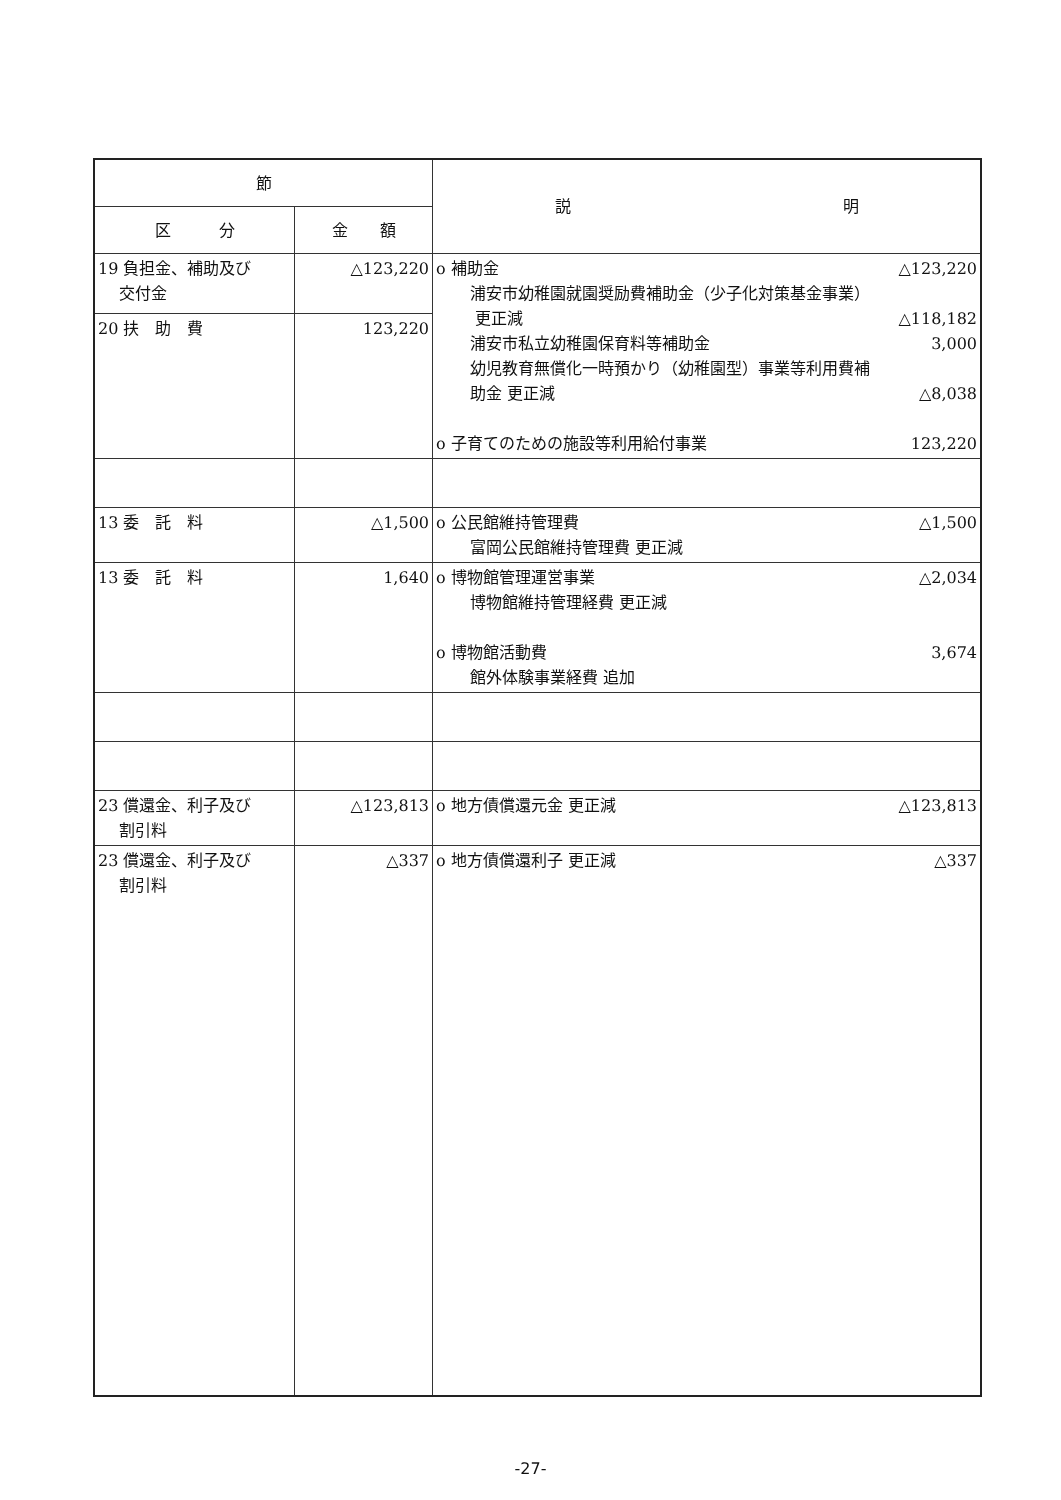| 節 | | 説 明 |
| --- | --- | --- |
| 区 分 | 金 額 | |
| 19 負担金、補助及び 交付金 | △123,220 | o 補助金 △123,220 浦安市幼稚園就園奨励費補助金（少子化対策基金事業） 更正減 △118,182 浦安市私立幼稚園保育料等補助金 3,000 幼児教育無償化一時預かり（幼稚園型）事業等利用費補 助金 更正減 △8,038 o 子育てのための施設等利用給付事業 123,220 |
| 20 扶 助 費 | 123,220 | |
| 13 委 託 料 | △1,500 | o 公民館維持管理費 △1,500 富岡公民館維持管理費 更正減 |
| 13 委 託 料 | 1,640 | o 博物館管理運営事業 △2,034 博物館維持管理経費 更正減 o 博物館活動費 3,674 館外体験事業経費 追加 |
| 23 償還金、利子及び 割引料 | △123,813 | o 地方債償還元金 更正減 △123,813 |
| 23 償還金、利子及び 割引料 | △337 | o 地方債償還利子 更正減 △337 |
-27-